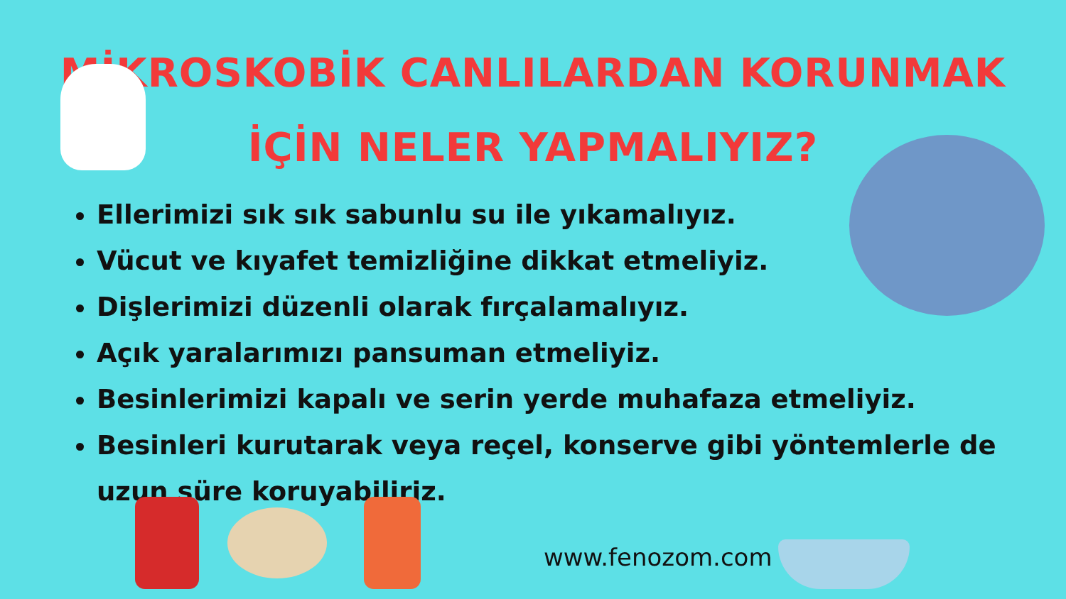MİKROSKOBİK CANLILARDAN KORUNMAK
İÇİN NELER YAPMALIYIZ?
Ellerimizi sık sık sabunlu su ile yıkamalıyız.
Vücut ve kıyafet temizliğine dikkat etmeliyiz.
Dişlerimizi düzenli olarak fırçalamalıyız.
Açık yaralarımızı pansuman etmeliyiz.
Besinlerimizi kapalı ve serin yerde muhafaza etmeliyiz.
Besinleri kurutarak veya reçel, konserve gibi yöntemlerle de uzun süre koruyabiliriz.
www.fenozom.com